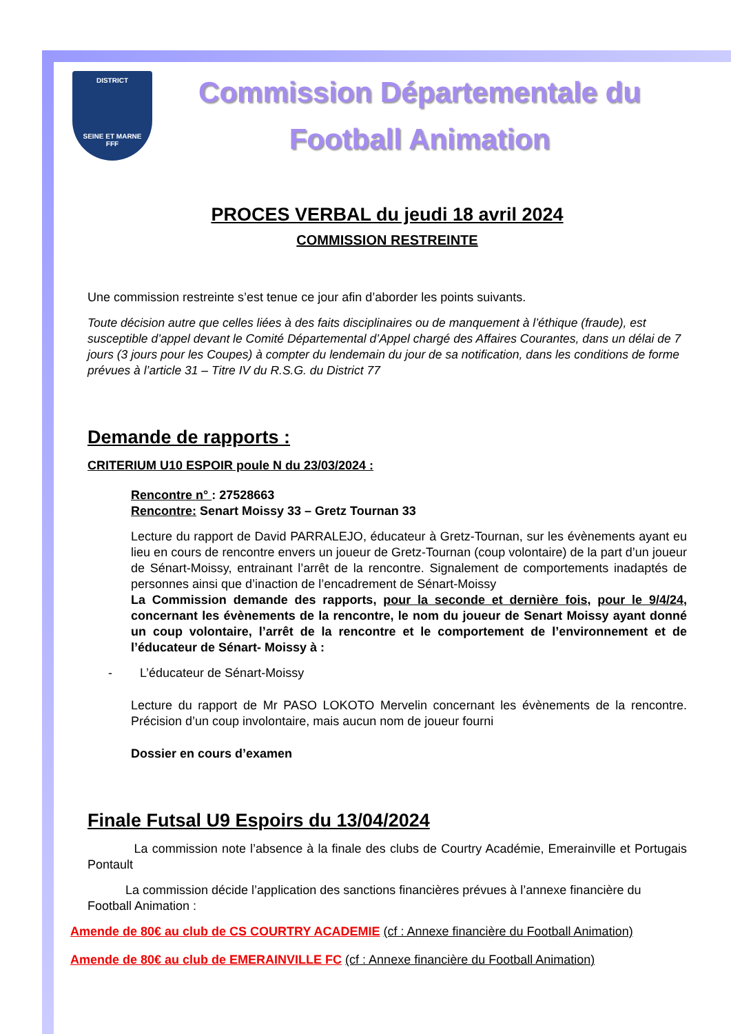DISTRICT
SEINE ET MARNE
FFF
Commission Départementale du
Football Animation
PROCES VERBAL du jeudi 18 avril 2024
COMMISSION RESTREINTE
Une commission restreinte s’est tenue ce jour afin d’aborder les points suivants.
Toute décision autre que celles liées à des faits disciplinaires ou de manquement à l’éthique (fraude), est susceptible d’appel devant le Comité Départemental d’Appel chargé des Affaires Courantes, dans un délai de 7 jours (3 jours pour les Coupes) à compter du lendemain du jour de sa notification, dans les conditions de forme prévues à l’article 31 – Titre IV du R.S.G. du District 77
Demande de rapports :
CRITERIUM U10 ESPOIR poule N du 23/03/2024 :
Rencontre n° : 27528663
Rencontre: Senart Moissy 33 – Gretz Tournan 33
Lecture du rapport de David PARRALEJO, éducateur à Gretz-Tournan, sur les évènements ayant eu lieu en cours de rencontre envers un joueur de Gretz-Tournan (coup volontaire) de la part d’un joueur de Sénart-Moissy, entrainant l’arrêt de la rencontre. Signalement de comportements inadaptés de personnes ainsi que d’inaction de l’encadrement de Sénart-Moissy
La Commission demande des rapports, pour la seconde et dernière fois, pour le 9/4/24, concernant les évènements de la rencontre, le nom du joueur de Senart Moissy ayant donné un coup volontaire, l’arrêt de la rencontre et le comportement de l’environnement et de l’éducateur de Sénart- Moissy à :
- L’éducateur de Sénart-Moissy
Lecture du rapport de Mr PASO LOKOTO Mervelin concernant les évènements de la rencontre. Précision d’un coup involontaire, mais aucun nom de joueur fourni
Dossier en cours d’examen
Finale Futsal U9 Espoirs du 13/04/2024
La commission note l’absence à la finale des clubs de Courtry Académie, Emerainville et Portugais Pontault
La commission décide l’application des sanctions financières prévues à l’annexe financière du Football Animation :
Amende de 80€ au club de CS COURTRY ACADEMIE (cf : Annexe financière du Football Animation)
Amende de 80€ au club de EMERAINVILLE FC (cf : Annexe financière du Football Animation)